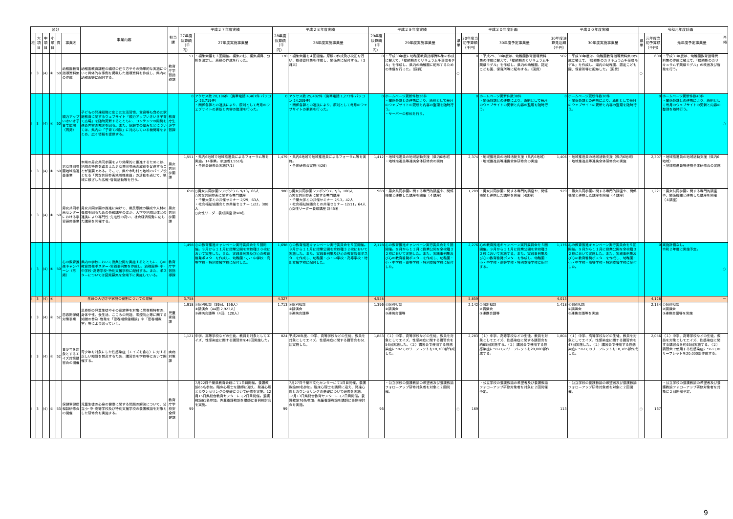| 区分 | | | | | | 事業内容 | 担当課 | 平成２７年度実績 | | 平成２８年度実績 | | 平成２９年度実績 | | 平成３０年度計画 | | | 平成３０年度実績 | | 令和元年度計画 | | | 再掲 |
| --- | --- | --- | --- | --- | --- | --- | --- | --- | --- | --- | --- | --- | --- | --- | --- | --- | --- | --- | --- | --- | --- | --- |
| 柱 | 大項目 | 中項目 | 小項目 | 頁 | 事業名 | | | 27年度決算額（千円） | 27年度実施事業量 | 28年度決算額（千円） | 28年度実施事業量 | 29年度決算額（千円） | 29年度実施事業量 | 県単 | 30年度当初予算額（千円） | 30年度予定事業量 | 30年度決算見込額（千円） | 30年度実施事業量 | 県単 | 元年度当初予算額（千円） | 元年度予定事業量 | |
| Ⅰ | 3 | (4) | ① | 50 | 幼稚園教育指導資料集の作成 | 幼稚園教育課程の編成の在り方やその効果的な実施について具体的な事例を掲載した指導資料を作成し、県内の幼稚園等に配付する。 | 教育庁学習指導課 | 51 | ・編集会議を３回開催。編集の柱、編集項目、分担を決定し、原稿の作成を行った。 | 170 | ・編集会議を４回開催。原稿の作成及び校正を行い、指導資料集を作成し、関係先に配付する。（３月末） | 0 | ・平成30年度に幼稚園教育指導資料集の作成に替えて、「接続期のカリキュラム千葉県モデル」を作成し、県内の幼稚園に配布するための準備を行った。（国費） | ○ | 0 | ・平成29、30年度は、幼稚園教育指導資料集の作成に替えて、「接続期のカリキュラム千葉県モデル」を作成し、県内の幼稚園、認定こども園、保育所等に配布する。（国費） | 502 | ・平成30年度は、幼稚園教育指導資料集の作成に替えて、「接続期のカリキュラム千葉県モデル」を作成し、県内の幼稚園、認定こども園、保育所等に配布した。（国費） | ○ | 600 | ・平成31年度は、幼稚園教育指導資料集の作成に替えて、「接続期のカリキュラム千葉県モデル」の改善及び啓発を行う。 | |
| Ⅰ | 3 | (4) | ① | 50 | 親力アップいきいき子育て広場（再掲） | 子どもの発達段階に応じた生活習慣、食育等も含めた家庭教育に関するウェブサイト「親力アップいきいき子育て広場」を随時更新するとともに、コンテンツの開発を進め内容の充実を図る。また、家庭での悩みなどについては、県内の「子育て相談」に対応している機関等をまとめ、広く情報を提供する。 | 教育庁生涯学習課 | 0 | アクセス数 28,186件（携帯電話 4,467件 パソコン 23,719件） ・関係各課との連携により、原則として毎月のウェブサイトの更新と内容の整理を行った。 | 0 | アクセス数 25,482件（携帯電話 1,273件 パソコン 24,209件） ・関係各課との連携により、原則として毎月のウェブサイトの更新を行った。 | 0 | ホームページ更新件数36件 ・関係各課との連携により、原則として毎月のウェブサイトの更新と内容の整理を随時行う。 ・サーバーの移転を行う。 | | 0 | ホームページ更新件数38件 ・関係各課との連携により、原則として毎月のウェブサイトの更新と内容の整理を随時行う。 | 0 | ホームページ更新件数38件 ・関係各課との連携により、原則として毎月のウェブサイトの更新と内容の整理を随時行う。 | | 0 | ホームページ更新件数40件 ・関係各課との連携により、原則として毎月のウェブサイトの更新と内容の整理を随時行う。 | ○ |
| Ⅰ | 3 | (4) | ① | 50 | 男女共同参画地域推進員事業 | 本県の男女共同参画をより効果的に推進するためには、地域の特性を踏まえた男女共同参画の取組を促進することが重要である。そこで、県や市町村と地域のパイプ役となる「男女共同参画地域推進員」の活動を通じて、地域に根ざした広報･啓発活動等を行う。 | 男女共同参画課 | 1,551 | ・県内6地域で地域推進員によるフォーラム等を実施。14事業。参加者1,551名 ・全体会研修会実施(7/1) | 1,479 | ・県内6地域で地域推進員によるフォーラム等を実施。 ・全体研修会実施(4/26) | 1,412 | ・地域推進員の地域活動支援（県内6地域） ・地域推進員等連携全体研修会の実施 | | 2,374 | ・地域推進員の地域活動支援（県内6地域） ・地域推進員等連携全体研修会の実施 | 1,406 | ・地域推進員の地域活動支援（県内6地域） ・地域推進員等連携全体研修会の実施 | | 2,307 | ・地域推進員の地域活動支援（県内6地域） ・地域推進員等連携全体研修会の実施 | |
| Ⅰ | 3 | (4) | ① | 50 | 男女共同参画センターにおける学習研修事業 | 男女共同参画の推進に向けて、県民意識の醸成や人材の養成を図るための各種講座のほか、大学や地域団体との連携により専門性･先進性の高い、社会経済情勢に応じた講座を開催する。 | 男女共同参画課 | 658 | ○男女共同参画シンポジウム 9/13，66人 ○男女共同参画に関する専門講座 ・千葉大学との共催セミナー 2/29，63人 ・社会福祉協議会との共催セミナー 1/22，308人 ○女性リーダー養成講座 計40名 | 980 | ○男女共同参画シンポジウム 7/3，100人 ○男女共同参画に関する専門講座 ・千葉大学との共催セミナー 2/13，42人 ・社会福祉協議会との共催セミナー 12/11，64人 ○女性リーダー養成講座 計45名 | 968 | ・男女共同参画に関する専門的講座や、関係機関と連携した講座を開催（４講座） | | 1,209 | ・男女共同参画に関する専門的講座や、関係機関と連携した講座を開催（4講座） | 929 | ・男女共同参画に関する専門的講座や、関係機関と連携した講座を開催（４講座） | | 1,221 | ・男女共同参画に関する専門的講座や、関係機関と連携した講座を開催（４講座） | |
| Ⅰ | 3 | (4) | ① | 50 | 心の教育推進キャンペーン（再掲） | 県内の学校において授業公開を実施するとともに、心の教育啓発ポスター･実践事例集を作成し、幼稚園等･小･中学校･高等学校･特別支援学校に配付する。また、ポスターについては図案募集を全県下に実施している。 | 教育庁学習指導課 | 1,498 | 心の教育推進キャンペーン実行委員会を５回開催。９月から１１月に授業公開を全校種２０校において実施した。また、実践事例集及び心の教育啓発ポスターを作成し、幼稚園・小・中学校・高等学校・特別支援学校に配付した。 | 1,698 | 心の教育推進キャンペーン実行委員会を５回開催。９月から１１月に授業公開を全校種３２校において実施した。また、実践事例集及び心の教育啓発ポスターを作成し、幼稚園・小・中学校・高等学校・特別支援学校に配付した。 | 2,178 | 心の教育推進キャンペーン実行委員会を５回開催。９月から１１月に授業公開を全校種３２校において実施した。また、実践事例集及び心の教育啓発ポスターを作成し、幼稚園・小・中学校・高等学校・特別支援学校に配付した。 | | 2,276 | 心の教育推進キャンペーン実行委員会を５回開催。９月から１１月に授業公開を全校種３２校において実施する。また、実践事例集及び心の教育啓発ポスターを作成し、幼稚園・小・中学校・高等学校・特別支援学校に配付する。 | 1,176 | 心の教育推進キャンペーン実行委員会を５回開催。９月から１１月に授業公開を全校種３２校において実施した。また、実践事例集及び心の教育啓発ポスターを作成し、幼稚園・小・中学校・高等学校・特別支援学校に配付した。 | | 0 | 実施計画なし。 令和２年度に実施予定。 | ○ |
| Ⅰ | 3 | (4) | ① | | 生命の大切さや家庭の役割についての理解 | | | 3,758 | | 4,327 | | 4,558 | | | 5,859 | | 4,013 | | | 4,128 | | － |
| Ⅰ | 3 | (4) | ② | 52 | 思春期保健対策事業 | 思春期の児童生徒やその家族等を対象に思春期特有の、身体や性、食生活、こころの問題、喫煙防止等に関する知識の普及･啓発を「思春期保健相談」や「思春期教室」等により図っていく。 | 児童家庭課 | 1,918 | ①個別相談（39回、156人） ②講演会（44回 2,923人） ③連携会議等（4回、120人） | 1,713 | ①個別相談 ②講演会 ③連携会議等 | 1,396 | ①個別相談 ②講演会 ③連携会議等 | | 2,142 | ①個別相談 ②講演会 ③連携会議等 | 1,418 | ①個別相談 ②講演会 ③連携会議等を実施 | | 2,134 | ①個別相談 ②講演会 ③連携会議等を実施 | |
| Ⅰ | 3 | (4) | ② | 52 | 青少年を対象とするエイズ対策講習会の開催 | 青少年を対象にした性感染症（エイズを含む）に対する正しい知識を普及するため、講習会を学校等において開催する。 | 疾病対策課 | 1,121 | 中学、高等学校などの生徒、教員を対象としてエイズ、性感染症に関する講習会を48回実施した。 | 824 | 平成28年度、中学、高等学校などの生徒、教員を対象としてエイズ、性感染症に関する講習会を61回実施した。 | 1,883 | （１）中学、高等学校などの生徒、教員を対象としてエイズ、性感染症に関する講習会を54回実施した。（２）講習会で使用する性感染症についてのリーフレットを18,700部作成した。 | | 2,283 | （１）中学、高等学校などの生徒、教員を対象としてエイズ、性感染症に関する講習会を約65回実施する。（２）講習会で使用する性感染症についてのリーフレットを20,000部作成する。 | 1,804 | （１）中学、高等学校などの生徒、教員を対象としてエイズ、性感染症に関する講習会を47回実施した。（２）講習会で使用する性感染症についてのリーフレットを18,785部作成した。 | | 2,056 | （１）中学、高等学校などの生徒、教員を対象としてエイズ、性感染症に関する講習会を約65回実施する。（２）講習会で使用する性感染症についてのリーフレットを20,000部作成する。 | |
| Ⅰ | 3 | (4) | ② | 53 | 保健室健康相談研修会の開催 | 児童生徒の心身の健康に関する問題の解決について、公立小･中･高等学校及び特別支援学校の養護教諭を対象とした研修会を実施する。 | 教育庁学校安全保健課 | 99 | 7月22日千葉県教育会館にて1日目開催。養護教諭65名参加。臨床心理士を講師に迎え、発達心理とカウンセリングの基礎について研修を実施。12月15日県総合教育センターにて2日目開催。養護教諭61名参加。先輩養護教諭を講師に事例検討会を実施。 | 99 | 7月27日千葉市文化センターにて1日目開催。養護教諭80名参加。臨床心理士を講師に迎え、発達心理とカウンセリングの基礎について研修を実施。12月13日県総合教育センターにて2日目開催。養護教諭76名参加。先輩養護教諭を講師に事例検討会を実施。 | 96 | ・公立学校の養護教諭の希望者及び養護教諭フォローアップ研修対象者を対象に２回開催。 | ○ | 169 | ・公立学校の養護教諭の希望者及び養護教諭フォローアップ研修対象者を対象に２回開催予定。 | 113 | ・公立学校の養護教諭の希望者及び養護教諭フォローアップ研修対象者を対象に２回開催。 | ○ | 167 | ・公立学校の養護教諭の希望者及び養護教諭フォローアップ研修対象者を対象に２回開催予定。 | |
9